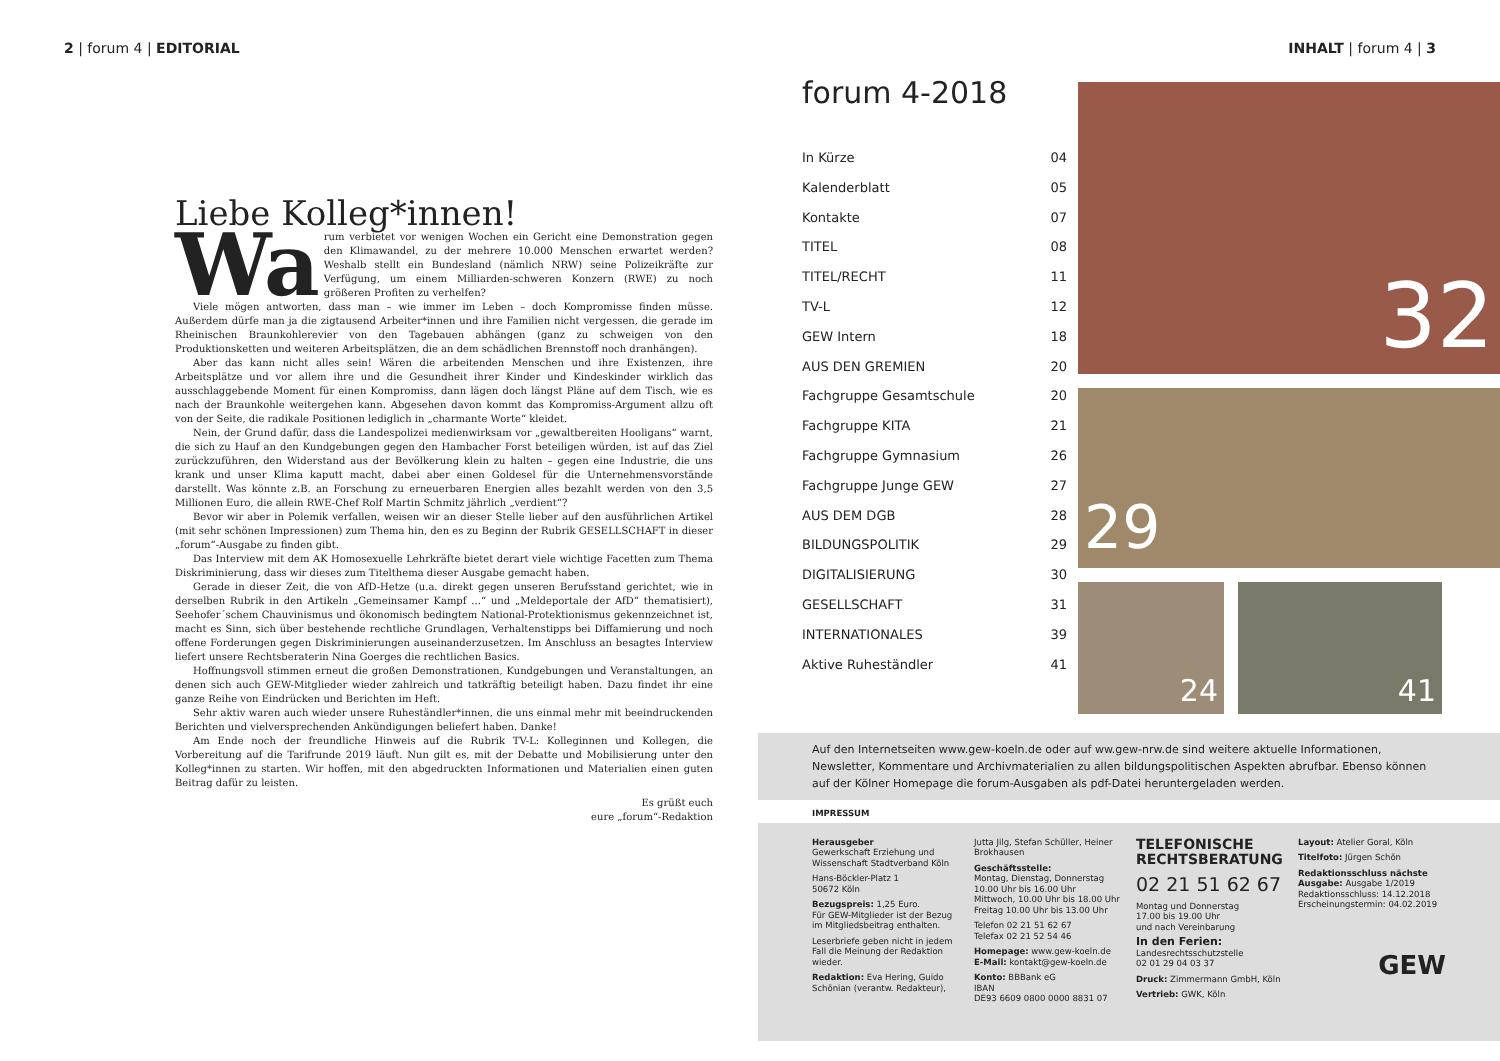2 | forum 4 | EDITORIAL
Liebe Kolleg*innen!
Wa rum verbietet vor wenigen Wochen ein Gericht eine Demonstration gegen den Klimawandel, zu der mehrere 10.000 Menschen erwartet werden? Weshalb stellt ein Bundesland (nämlich NRW) seine Polizeikräfte zur Verfügung, um einem Milliarden-schweren Konzern (RWE) zu noch größeren Profiten zu verhelfen?
Viele mögen antworten, dass man – wie immer im Leben – doch Kompromisse finden müsse. Außerdem dürfe man ja die zigtausend Arbeiter*innen und ihre Familien nicht vergessen, die gerade im Rheinischen Braunkohlerevier von den Tagebauen abhängen (ganz zu schweigen von den Produktionsketten und weiteren Arbeitsplätzen, die an dem schädlichen Brennstoff noch dranhängen).
Aber das kann nicht alles sein! Wären die arbeitenden Menschen und ihre Existenzen, ihre Arbeitsplätze und vor allem ihre und die Gesundheit ihrer Kinder und Kindeskinder wirklich das ausschlaggebende Moment für einen Kompromiss, dann lägen doch längst Pläne auf dem Tisch, wie es nach der Braunkohle weitergehen kann. Abgesehen davon kommt das Kompromiss-Argument allzu oft von der Seite, die radikale Positionen lediglich in „charmante Worte“ kleidet.
Nein, der Grund dafür, dass die Landespolizei medienwirksam vor „gewaltbereiten Hooligans“ warnt, die sich zu Hauf an den Kundgebungen gegen den Hambacher Forst beteiligen würden, ist auf das Ziel zurückzuführen, den Widerstand aus der Bevölkerung klein zu halten – gegen eine Industrie, die uns krank und unser Klima kaputt macht, dabei aber einen Goldesel für die Unternehmensvorstände darstellt. Was könnte z.B. an Forschung zu erneuerbaren Energien alles bezahlt werden von den 3,5 Millionen Euro, die allein RWE-Chef Rolf Martin Schmitz jährlich „verdient“?
Bevor wir aber in Polemik verfallen, weisen wir an dieser Stelle lieber auf den ausführlichen Artikel (mit sehr schönen Impressionen) zum Thema hin, den es zu Beginn der Rubrik GESELLSCHAFT in dieser „forum“-Ausgabe zu finden gibt.
Das Interview mit dem AK Homosexuelle Lehrkräfte bietet derart viele wichtige Facetten zum Thema Diskriminierung, dass wir dieses zum Titelthema dieser Ausgabe gemacht haben.
Gerade in dieser Zeit, die von AfD-Hetze (u.a. direkt gegen unseren Berufsstand gerichtet, wie in derselben Rubrik in den Artikeln „Gemeinsamer Kampf ...“ und „Meldeportale der AfD“ thematisiert), Seehofer´schem Chauvinismus und ökonomisch bedingtem National-Protektionismus gekennzeichnet ist, macht es Sinn, sich über bestehende rechtliche Grundlagen, Verhaltenstipps bei Diffamierung und noch offene Forderungen gegen Diskriminierungen auseinanderzusetzen. Im Anschluss an besagtes Interview liefert unsere Rechtsberaterin Nina Goerges die rechtlichen Basics.
Hoffnungsvoll stimmen erneut die großen Demonstrationen, Kundgebungen und Veranstaltungen, an denen sich auch GEW-Mitglieder wieder zahlreich und tatkräftig beteiligt haben. Dazu findet ihr eine ganze Reihe von Eindrücken und Berichten im Heft.
Sehr aktiv waren auch wieder unsere Ruheständler*innen, die uns einmal mehr mit beeindruckenden Berichten und vielversprechenden Ankündigungen beliefert haben. Danke!
Am Ende noch der freundliche Hinweis auf die Rubrik TV-L: Kolleginnen und Kollegen, die Vorbereitung auf die Tarifrunde 2019 läuft. Nun gilt es, mit der Debatte und Mobilisierung unter den Kolleg*innen zu starten. Wir hoffen, mit den abgedruckten Informationen und Materialien einen guten Beitrag dafür zu leisten.
Es grüßt euch
eure „forum“-Redaktion
INHALT | forum 4 | 3
forum 4-2018
In Kürze 04
Kalenderblatt 05
Kontakte 07
TITEL 08
TITEL/RECHT 11
TV-L 12
GEW Intern 18
AUS DEN GREMIEN 20
Fachgruppe Gesamtschule 20
Fachgruppe KITA 21
Fachgruppe Gymnasium 26
Fachgruppe Junge GEW 27
AUS DEM DGB 28
BILDUNGSPOLITIK 29
DIGITALISIERUNG 30
GESELLSCHAFT 31
INTERNATIONALES 39
Aktive Ruheständler 41
32
29
24 41
Auf den Internetseiten www.gew-koeln.de oder auf ww.gew-nrw.de sind weitere aktuelle Informationen, Newsletter, Kommentare und Archivmaterialien zu allen bildungspolitischen Aspekten abrufbar. Ebenso können auf der Kölner Homepage die forum-Ausgaben als pdf-Datei heruntergeladen werden.
IMPRESSUM
Herausgeber
Gewerkschaft Erziehung und Wissenschaft Stadtverband Köln
Hans-Böckler-Platz 1
50672 Köln
Bezugspreis: 1,25 Euro.
Für GEW-Mitglieder ist der Bezug im Mitgliedsbeitrag enthalten.
Leserbriefe geben nicht in jedem Fall die Meinung der Redaktion wieder.
Redaktion: Eva Hering, Guido Schönian (verantw. Redakteur),
Jutta Jilg, Stefan Schüller, Heiner Brokhausen
Geschäftsstelle:
Montag, Dienstag, Donnerstag 10.00 Uhr bis 16.00 Uhr
Mittwoch, 10.00 Uhr bis 18.00 Uhr
Freitag 10.00 Uhr bis 13.00 Uhr
Telefon 02 21 51 62 67
Telefax 02 21 52 54 46
Homepage: www.gew-koeln.de
E-Mail: kontakt@gew-koeln.de
Konto: BBBank eG
IBAN
DE93 6609 0800 0000 8831 07
TELEFONISCHE RECHTSBERATUNG
02 21 51 62 67
Montag und Donnerstag
17.00 bis 19.00 Uhr
und nach Vereinbarung
In den Ferien:
Landesrechtsschutzstelle
02 01 29 04 03 37
Druck: Zimmermann GmbH, Köln
Vertrieb: GWK, Köln
Layout: Atelier Goral, Köln
Titelfoto: Jürgen Schön
Redaktionsschluss nächste Ausgabe: Ausgabe 1/2019
Redaktionsschluss: 14.12.2018
Erscheinungstermin: 04.02.2019
GEW